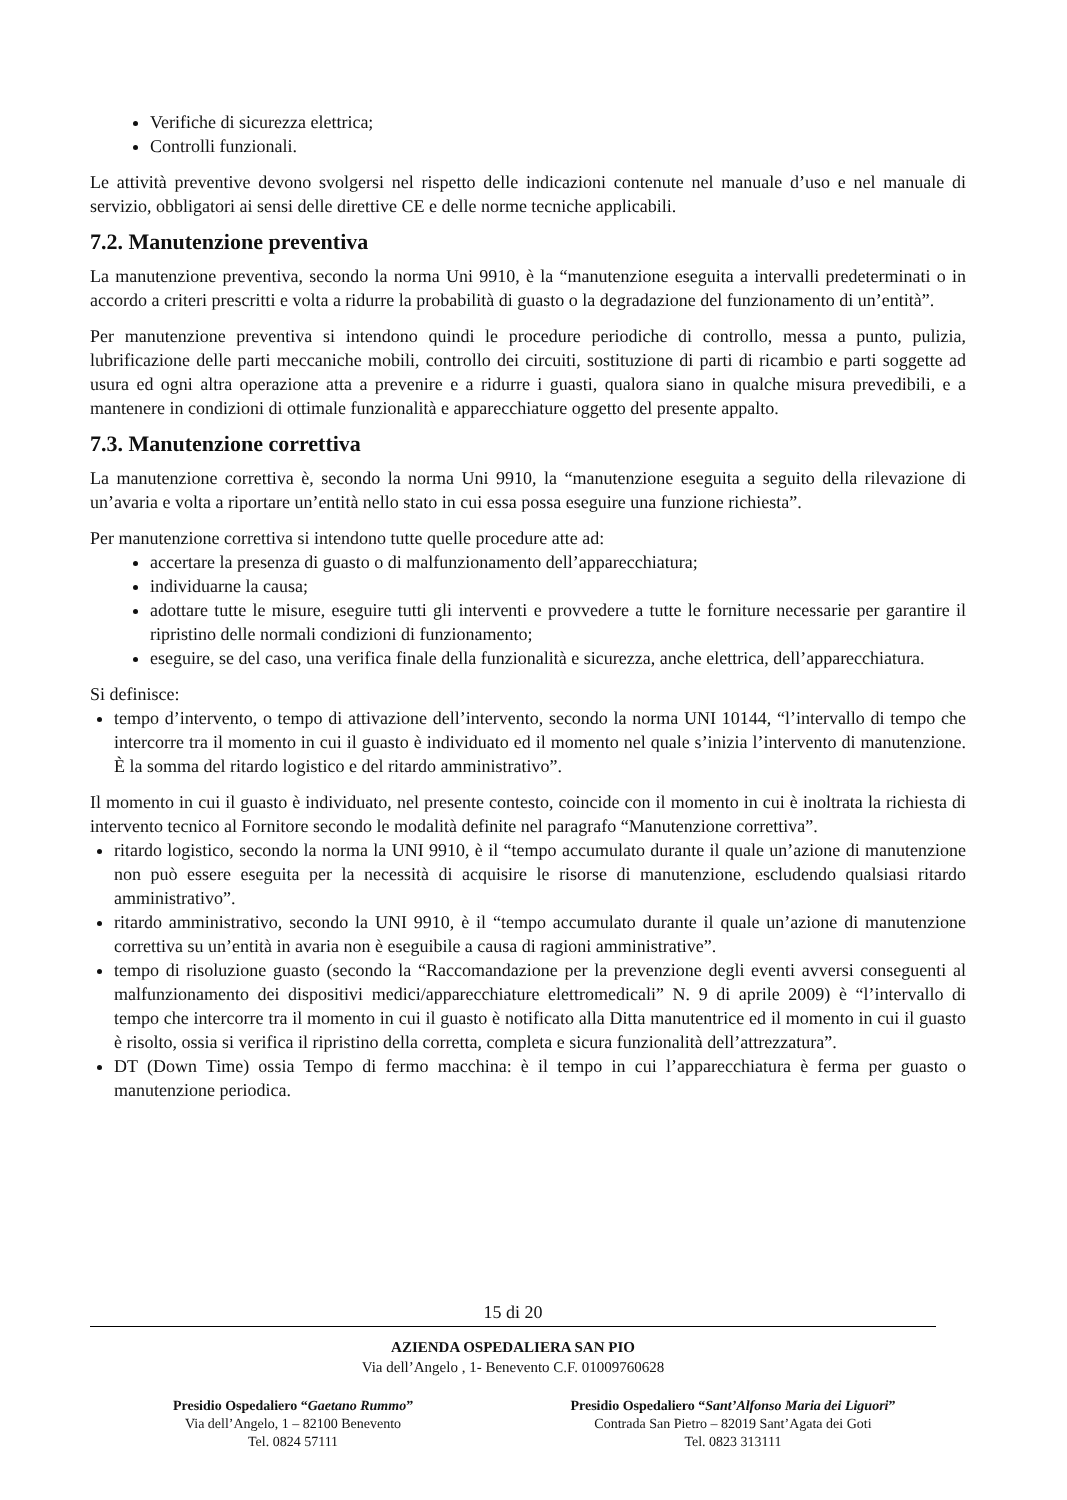Verifiche di sicurezza elettrica;
Controlli funzionali.
Le attività preventive devono svolgersi nel rispetto delle indicazioni contenute nel manuale d’uso e nel manuale di servizio, obbligatori ai sensi delle direttive CE e delle norme tecniche applicabili.
7.2. Manutenzione preventiva
La manutenzione preventiva, secondo la norma Uni 9910, è la “manutenzione eseguita a intervalli predeterminati o in accordo a criteri prescritti e volta a ridurre la probabilità di guasto o la degradazione del funzionamento di un’entità”.
Per manutenzione preventiva si intendono quindi le procedure periodiche di controllo, messa a punto, pulizia, lubrificazione delle parti meccaniche mobili, controllo dei circuiti, sostituzione di parti di ricambio e parti soggette ad usura ed ogni altra operazione atta a prevenire e a ridurre i guasti, qualora siano in qualche misura prevedibili, e a mantenere in condizioni di ottimale funzionalità e apparecchiature oggetto del presente appalto.
7.3. Manutenzione correttiva
La manutenzione correttiva è, secondo la norma Uni 9910, la “manutenzione eseguita a seguito della rilevazione di un’avaria e volta a riportare un’entità nello stato in cui essa possa eseguire una funzione richiesta”.
Per manutenzione correttiva si intendono tutte quelle procedure atte ad:
accertare la presenza di guasto o di malfunzionamento dell’apparecchiatura;
individuarne la causa;
adottare tutte le misure, eseguire tutti gli interventi e provvedere a tutte le forniture necessarie per garantire il ripristino delle normali condizioni di funzionamento;
eseguire, se del caso, una verifica finale della funzionalità e sicurezza, anche elettrica, dell’apparecchiatura.
Si definisce:
tempo d’intervento, o tempo di attivazione dell’intervento, secondo la norma UNI 10144, “l’intervallo di tempo che intercorre tra il momento in cui il guasto è individuato ed il momento nel quale s’inizia l’intervento di manutenzione. È la somma del ritardo logistico e del ritardo amministrativo”.
Il momento in cui il guasto è individuato, nel presente contesto, coincide con il momento in cui è inoltrata la richiesta di intervento tecnico al Fornitore secondo le modalità definite nel paragrafo “Manutenzione correttiva”.
ritardo logistico, secondo la norma la UNI 9910, è il “tempo accumulato durante il quale un’azione di manutenzione non può essere eseguita per la necessità di acquisire le risorse di manutenzione, escludendo qualsiasi ritardo amministrativo”.
ritardo amministrativo, secondo la UNI 9910, è il “tempo accumulato durante il quale un’azione di manutenzione correttiva su un’entità in avaria non è eseguibile a causa di ragioni amministrative”.
tempo di risoluzione guasto (secondo la “Raccomandazione per la prevenzione degli eventi avversi conseguenti al malfunzionamento dei dispositivi medici/apparecchiature elettromedicali” N. 9 di aprile 2009) è “l’intervallo di tempo che intercorre tra il momento in cui il guasto è notificato alla Ditta manutentrice ed il momento in cui il guasto è risolto, ossia si verifica il ripristino della corretta, completa e sicura funzionalità dell’attrezzatura”.
DT (Down Time) ossia Tempo di fermo macchina: è il tempo in cui l’apparecchiatura è ferma per guasto o manutenzione periodica.
15 di 20
AZIENDA OSPEDALIERA SAN PIO
Via dell’Angelo , 1- Benevento C.F. 01009760628
Presidio Ospedaliero “Gaetano Rummo”
Via dell’Angelo, 1 – 82100 Benevento
Tel. 0824 57111
Presidio Ospedaliero “Sant’Alfonso Maria dei Liguori”
Contrada San Pietro – 82019 Sant’Agata dei Goti
Tel. 0823 313111